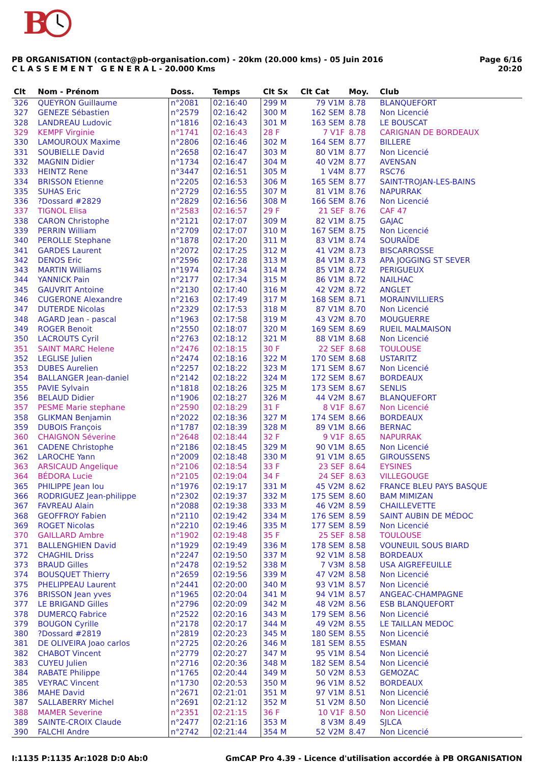B
PB ORGANISATION (contact@pb-organisation.com) - 20km (20.000 kms) - 05 Juin 2016
C L A S S E M E N T G E N E R A L - 20.000 Kms
Page 6/16
20:20
| Clt | Nom - Prénom | Doss. | Temps | Clt Sx | Clt Cat | Moy. | Club |
| --- | --- | --- | --- | --- | --- | --- | --- |
| 326 | QUEYRON Guillaume | n°2081 | 02:16:40 | 299 M | 79 V1M | 8.78 | BLANQUEFORT |
| 327 | GENEZE Sébastien | n°2579 | 02:16:42 | 300 M | 162 SEM | 8.78 | Non Licencié |
| 328 | LANDREAU Ludovic | n°1816 | 02:16:43 | 301 M | 163 SEM | 8.78 | LE BOUSCAT |
| 329 | KEMPF Virginie | n°1741 | 02:16:43 | 28 F | 7 V1F | 8.78 | CARIGNAN DE BORDEAUX |
| 330 | LAMOUROUX Maxime | n°2806 | 02:16:46 | 302 M | 164 SEM | 8.77 | BILLERE |
| 331 | SOUBIELLE David | n°2658 | 02:16:47 | 303 M | 80 V1M | 8.77 | Non Licencié |
| 332 | MAGNIN Didier | n°1734 | 02:16:47 | 304 M | 40 V2M | 8.77 | AVENSAN |
| 333 | HEINTZ Rene | n°3447 | 02:16:51 | 305 M | 1 V4M | 8.77 | RSC76 |
| 334 | BRISSON Etienne | n°2205 | 02:16:53 | 306 M | 165 SEM | 8.77 | SAINT-TROJAN-LES-BAINS |
| 335 | SUHAS Eric | n°2729 | 02:16:55 | 307 M | 81 V1M | 8.76 | NAPURRAK |
| 336 | ?Dossard #2829 | n°2829 | 02:16:56 | 308 M | 166 SEM | 8.76 | Non Licencié |
| 337 | TIGNOL Elisa | n°2583 | 02:16:57 | 29 F | 21 SEF | 8.76 | CAF 47 |
| 338 | CARON Christophe | n°2121 | 02:17:07 | 309 M | 82 V1M | 8.75 | GAJAC |
| 339 | PERRIN William | n°2709 | 02:17:07 | 310 M | 167 SEM | 8.75 | Non Licencié |
| 340 | PEROLLE Stephane | n°1878 | 02:17:20 | 311 M | 83 V1M | 8.74 | SOURAÏDE |
| 341 | GARDES Laurent | n°2072 | 02:17:25 | 312 M | 41 V2M | 8.73 | BISCARROSSE |
| 342 | DENOS Eric | n°2596 | 02:17:28 | 313 M | 84 V1M | 8.73 | APA JOGGING ST SEVER |
| 343 | MARTIN Williams | n°1974 | 02:17:34 | 314 M | 85 V1M | 8.72 | PERIGUEUX |
| 344 | YANNICK Pain | n°2177 | 02:17:34 | 315 M | 86 V1M | 8.72 | NAILHAC |
| 345 | GAUVRIT Antoine | n°2130 | 02:17:40 | 316 M | 42 V2M | 8.72 | ANGLET |
| 346 | CUGERONE Alexandre | n°2163 | 02:17:49 | 317 M | 168 SEM | 8.71 | MORAINVILLIERS |
| 347 | DUTERDE Nicolas | n°2329 | 02:17:53 | 318 M | 87 V1M | 8.70 | Non Licencié |
| 348 | AGARD Jean - pascal | n°1963 | 02:17:58 | 319 M | 43 V2M | 8.70 | MOUGUERRE |
| 349 | ROGER Benoit | n°2550 | 02:18:07 | 320 M | 169 SEM | 8.69 | RUEIL MALMAISON |
| 350 | LACROUTS Cyril | n°2763 | 02:18:12 | 321 M | 88 V1M | 8.68 | Non Licencié |
| 351 | SAINT MARC Helene | n°2476 | 02:18:15 | 30 F | 22 SEF | 8.68 | TOULOUSE |
| 352 | LEGLISE Julien | n°2474 | 02:18:16 | 322 M | 170 SEM | 8.68 | USTARITZ |
| 353 | DUBES Aurelien | n°2257 | 02:18:22 | 323 M | 171 SEM | 8.67 | Non Licencié |
| 354 | BALLANGER Jean-daniel | n°2142 | 02:18:22 | 324 M | 172 SEM | 8.67 | BORDEAUX |
| 355 | PAVIE Sylvain | n°1818 | 02:18:26 | 325 M | 173 SEM | 8.67 | SENLIS |
| 356 | BELAUD Didier | n°1906 | 02:18:27 | 326 M | 44 V2M | 8.67 | BLANQUEFORT |
| 357 | PESME Marie stephane | n°2590 | 02:18:29 | 31 F | 8 V1F | 8.67 | Non Licencié |
| 358 | GLIKMAN Benjamin | n°2022 | 02:18:36 | 327 M | 174 SEM | 8.66 | BORDEAUX |
| 359 | DUBOIS François | n°1787 | 02:18:39 | 328 M | 89 V1M | 8.66 | BERNAC |
| 360 | CHAIGNON Séverine | n°2648 | 02:18:44 | 32 F | 9 V1F | 8.65 | NAPURRAK |
| 361 | CADENE Christophe | n°2186 | 02:18:45 | 329 M | 90 V1M | 8.65 | Non Licencié |
| 362 | LAROCHE Yann | n°2009 | 02:18:48 | 330 M | 91 V1M | 8.65 | GIROUSSENS |
| 363 | ARSICAUD Angelique | n°2106 | 02:18:54 | 33 F | 23 SEF | 8.64 | EYSINES |
| 364 | BÉDORA Lucie | n°2105 | 02:19:04 | 34 F | 24 SEF | 8.63 | VILLEGOUGE |
| 365 | PHILIPPE Jean lou | n°1976 | 02:19:17 | 331 M | 45 V2M | 8.62 | FRANCE BLEU PAYS BASQUE |
| 366 | RODRIGUEZ Jean-philippe | n°2302 | 02:19:37 | 332 M | 175 SEM | 8.60 | BAM MIMIZAN |
| 367 | FAVREAU Alain | n°2088 | 02:19:38 | 333 M | 46 V2M | 8.59 | CHAILLEVETTE |
| 368 | GEOFFROY Fabien | n°2110 | 02:19:42 | 334 M | 176 SEM | 8.59 | SAINT AUBIN DE MÉDOC |
| 369 | ROGET Nicolas | n°2210 | 02:19:46 | 335 M | 177 SEM | 8.59 | Non Licencié |
| 370 | GAILLARD Ambre | n°1902 | 02:19:48 | 35 F | 25 SEF | 8.58 | TOULOUSE |
| 371 | BALLENGHIEN David | n°1929 | 02:19:49 | 336 M | 178 SEM | 8.58 | VOUNEUIL SOUS BIARD |
| 372 | CHAGHIL Driss | n°2247 | 02:19:50 | 337 M | 92 V1M | 8.58 | BORDEAUX |
| 373 | BRAUD Gilles | n°2478 | 02:19:52 | 338 M | 7 V3M | 8.58 | USA AIGREFEUILLE |
| 374 | BOUSQUET Thierry | n°2659 | 02:19:56 | 339 M | 47 V2M | 8.58 | Non Licencié |
| 375 | PHELIPPEAU Laurent | n°2441 | 02:20:00 | 340 M | 93 V1M | 8.57 | Non Licencié |
| 376 | BRISSON Jean yves | n°1965 | 02:20:04 | 341 M | 94 V1M | 8.57 | ANGEAC-CHAMPAGNE |
| 377 | LE BRIGAND Gilles | n°2796 | 02:20:09 | 342 M | 48 V2M | 8.56 | ESB BLANQUEFORT |
| 378 | DUMERCQ Fabrice | n°2522 | 02:20:16 | 343 M | 179 SEM | 8.56 | Non Licencié |
| 379 | BOUGON Cyrille | n°2178 | 02:20:17 | 344 M | 49 V2M | 8.55 | LE TAILLAN MEDOC |
| 380 | ?Dossard #2819 | n°2819 | 02:20:23 | 345 M | 180 SEM | 8.55 | Non Licencié |
| 381 | DE OLIVEIRA Joao carlos | n°2725 | 02:20:26 | 346 M | 181 SEM | 8.55 | ESMAN |
| 382 | CHABOT Vincent | n°2779 | 02:20:27 | 347 M | 95 V1M | 8.54 | Non Licencié |
| 383 | CUYEU Julien | n°2716 | 02:20:36 | 348 M | 182 SEM | 8.54 | Non Licencié |
| 384 | RABATE Philippe | n°1765 | 02:20:44 | 349 M | 50 V2M | 8.53 | GEMOZAC |
| 385 | VEYRAC Vincent | n°1730 | 02:20:53 | 350 M | 96 V1M | 8.52 | BORDEAUX |
| 386 | MAHE David | n°2671 | 02:21:01 | 351 M | 97 V1M | 8.51 | Non Licencié |
| 387 | SALLABERRY Michel | n°2691 | 02:21:12 | 352 M | 51 V2M | 8.50 | Non Licencié |
| 388 | MAMER Severine | n°2351 | 02:21:15 | 36 F | 10 V1F | 8.50 | Non Licencié |
| 389 | SAINTE-CROIX Claude | n°2477 | 02:21:16 | 353 M | 8 V3M | 8.49 | SJLCA |
| 390 | FALCHI Andre | n°2742 | 02:21:44 | 354 M | 52 V2M | 8.47 | Non Licencié |
I:1135 P:1135 Ar:1028 D:0 Ab:0 GmCAP Pro 4.39 - Licence d'utilisation accordée à PB ORGANISATION